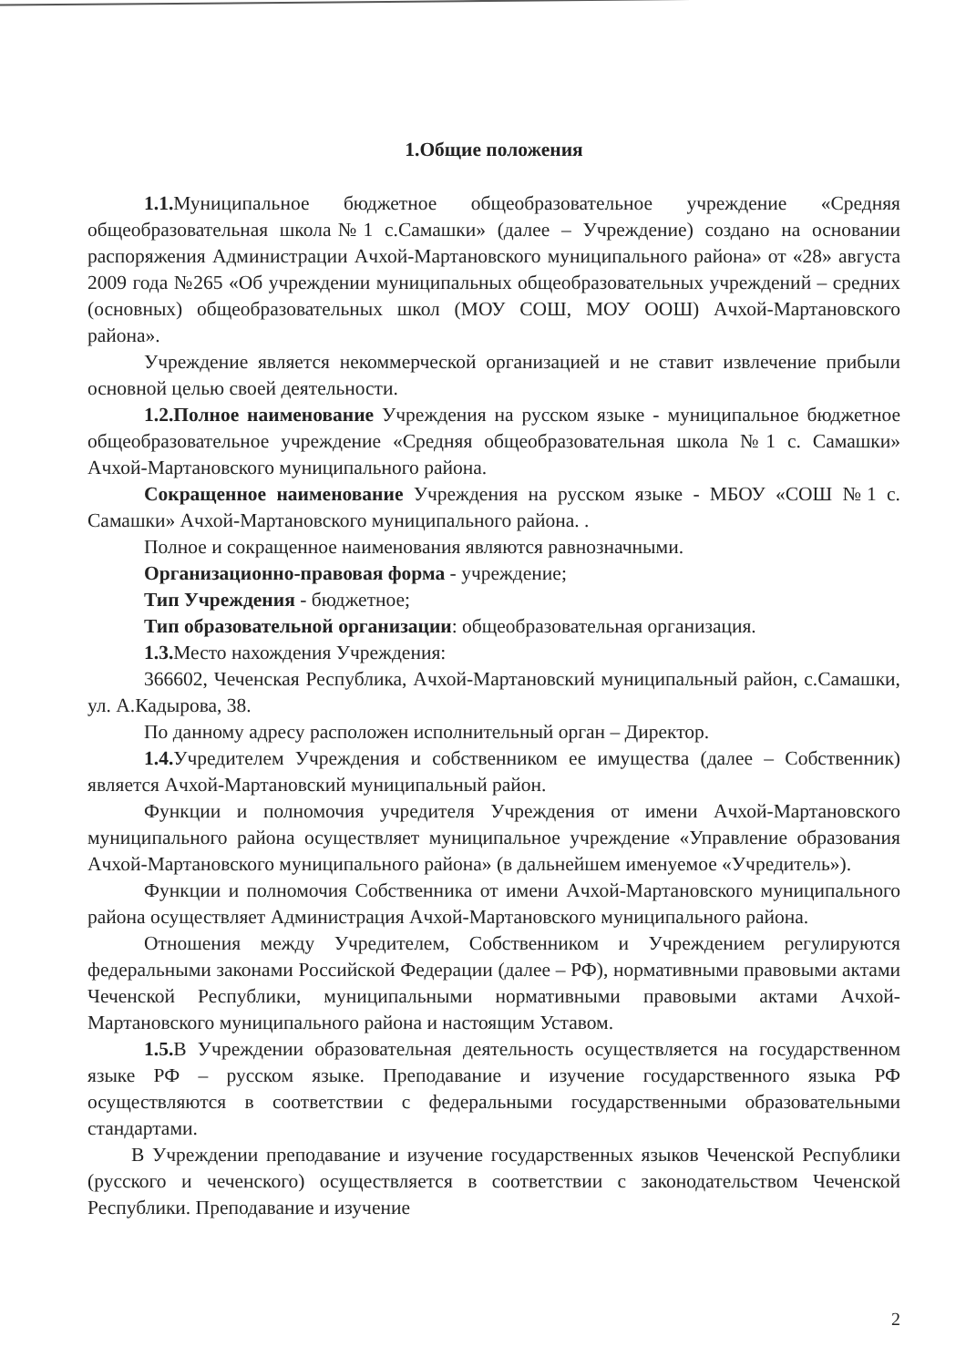1.Общие положения
1.1. Муниципальное бюджетное общеобразовательное учреждение «Средняя общеобразовательная школа№1 с.Самашки» (далее – Учреждение) создано на основании распоряжения Администрации Ачхой-Мартановского муниципального района» от «28» августа 2009 года №265 «Об учреждении муниципальных общеобразовательных учреждений – средних (основных) общеобразовательных школ (МОУ СОШ, МОУ ООШ) Ачхой-Мартановского района».
Учреждение является некоммерческой организацией и не ставит извлечение прибыли основной целью своей деятельности.
1.2.Полное наименование Учреждения на русском языке - муниципальное бюджетное общеобразовательное учреждение «Средняя общеобразовательная школа №1 с. Самашки» Ачхой-Мартановского муниципального района.
Сокращенное наименование Учреждения на русском языке - МБОУ «СОШ №1 с. Самашки» Ачхой-Мартановского муниципального района. .
Полное и сокращенное наименования являются равнозначными.
Организационно-правовая форма - учреждение;
Тип Учреждения - бюджетное;
Тип образовательной организации: общеобразовательная организация.
1.3. Место нахождения Учреждения:
366602, Чеченская Республика, Ачхой-Мартановский муниципальный район, с.Самашки, ул. А.Кадырова, 38.
По данному адресу расположен исполнительный орган – Директор.
1.4. Учредителем Учреждения и собственником ее имущества (далее – Собственник) является Ачхой-Мартановский муниципальный район.
Функции и полномочия учредителя Учреждения от имени Ачхой-Мартановского муниципального района осуществляет муниципальное учреждение «Управление образования Ачхой-Мартановского муниципального района» (в дальнейшем именуемое «Учредитель»).
Функции и полномочия Собственника от имени Ачхой-Мартановского муниципального района осуществляет Администрация Ачхой-Мартановского муниципального района.
Отношения между Учредителем, Собственником и Учреждением регулируются федеральными законами Российской Федерации (далее – РФ), нормативными правовыми актами Чеченской Республики, муниципальными нормативными правовыми актами Ачхой-Мартановского муниципального района и настоящим Уставом.
1.5. В Учреждении образовательная деятельность осуществляется на государственном языке РФ – русском языке. Преподавание и изучение государственного языка РФ осуществляются в соответствии с федеральными государственными образовательными стандартами.
В Учреждении преподавание и изучение государственных языков Чеченской Республики (русского и чеченского) осуществляется в соответствии с законодательством Чеченской Республики. Преподавание и изучение
2